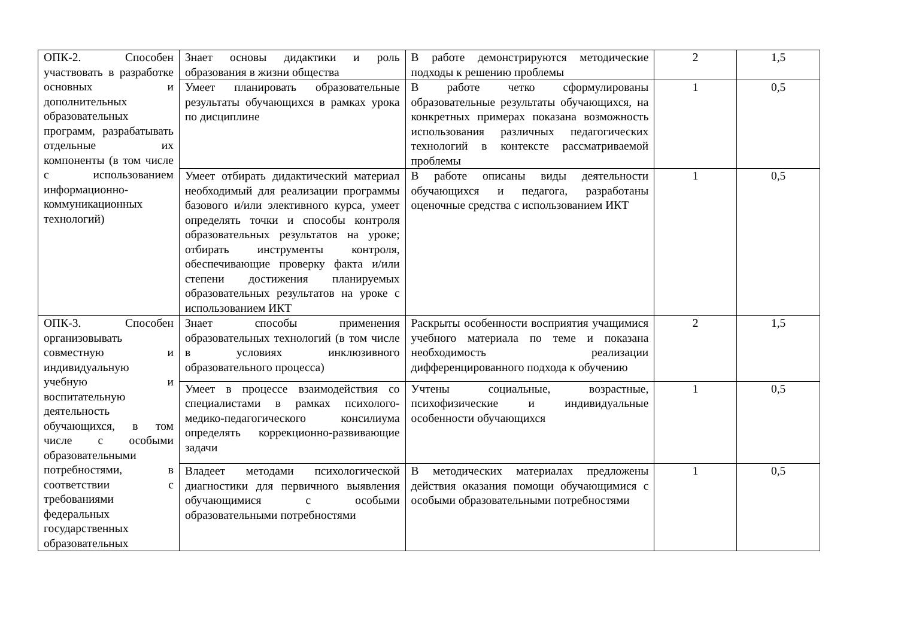| ОПК-2. Способен участвовать в разработке основных и дополнительных образовательных программ, разрабатывать отдельные их компоненты (в том числе с использованием информационно-коммуникационных технологий) | Знает основы дидактики и роль образования в жизни общества | В работе демонстрируются методические подходы к решению проблемы | 2 | 1,5 |
| | Умеет планировать образовательные результаты обучающихся в рамках урока по дисциплине | В работе четко сформулированы образовательные результаты обучающихся, на конкретных примерах показана возможность использования различных педагогических технологий в контексте рассматриваемой проблемы | 1 | 0,5 |
| | Умеет отбирать дидактический материал необходимый для реализации программы базового и/или элективного курса, умеет определять точки и способы контроля образовательных результатов на уроке; отбирать инструменты контроля, обеспечивающие проверку факта и/или степени достижения планируемых образовательных результатов на уроке с использованием ИКТ | В работе описаны виды деятельности обучающихся и педагога, разработаны оценочные средства с использованием ИКТ | 1 | 0,5 |
| ОПК-3. Способен организовывать совместную и индивидуальную учебную и воспитательную деятельность обучающихся, в том числе с особыми образовательными потребностями, в соответствии с требованиями федеральных государственных образовательных | Знает способы применения образовательных технологий (в том числе в условиях инклюзивного образовательного процесса) | Раскрыты особенности восприятия учащимися учебного материала по теме и показана необходимость реализации дифференцированного подхода к обучению | 2 | 1,5 |
| | Умеет в процессе взаимодействия со специалистами в рамках психолого-медико-педагогического консилиума определять коррекционно-развивающие задачи | Учтены социальные, возрастные, психофизические и индивидуальные особенности обучающихся | 1 | 0,5 |
| | Владеет методами психологической диагностики для первичного выявления обучающимися с особыми образовательными потребностями | В методических материалах предложены действия оказания помощи обучающимися с особыми образовательными потребностями | 1 | 0,5 |